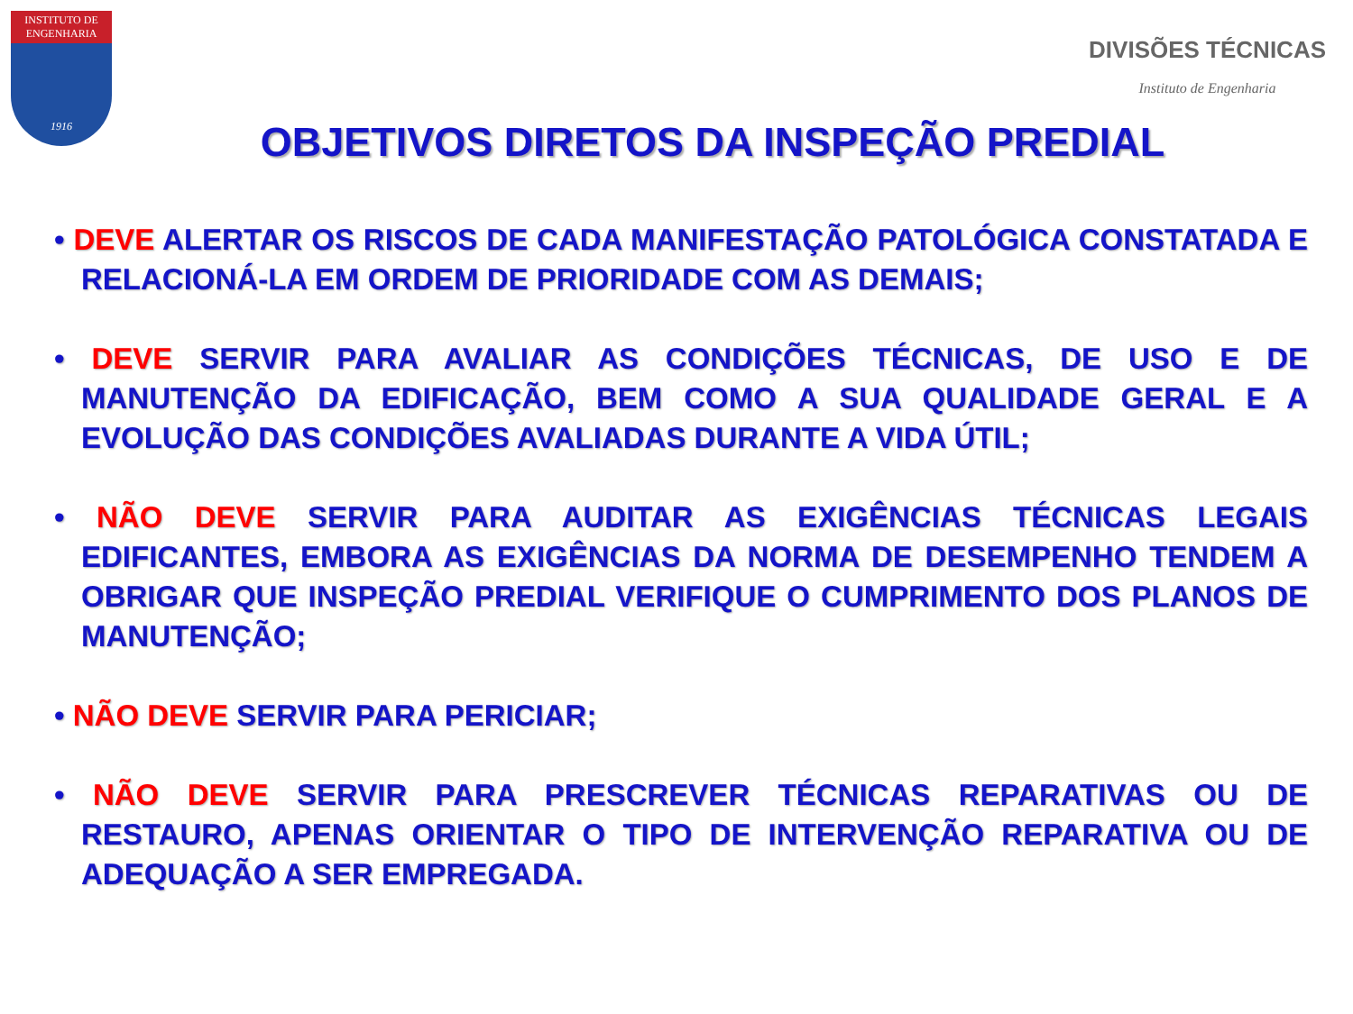INSTITUTO DE
ENGENHARIA
1916
DIVISÕES TÉCNICAS
Instituto de Engenharia
OBJETIVOS DIRETOS DA INSPEÇÃO PREDIAL
• DEVE ALERTAR OS RISCOS DE CADA MANIFESTAÇÃO PATOLÓGICA CONSTATADA E RELACIONÁ-LA EM ORDEM DE PRIORIDADE COM AS DEMAIS;
• DEVE SERVIR PARA AVALIAR AS CONDIÇÕES TÉCNICAS, DE USO E DE MANUTENÇÃO DA EDIFICAÇÃO, BEM COMO A SUA QUALIDADE GERAL E A EVOLUÇÃO DAS CONDIÇÕES AVALIADAS DURANTE A VIDA ÚTIL;
• NÃO DEVE SERVIR PARA AUDITAR AS EXIGÊNCIAS TÉCNICAS LEGAIS EDIFICANTES, EMBORA AS EXIGÊNCIAS DA NORMA DE DESEMPENHO TENDEM A OBRIGAR QUE INSPEÇÃO PREDIAL VERIFIQUE O CUMPRIMENTO DOS PLANOS DE MANUTENÇÃO;
• NÃO DEVE SERVIR PARA PERICIAR;
• NÃO DEVE SERVIR PARA PRESCREVER TÉCNICAS REPARATIVAS OU DE RESTAURO, APENAS ORIENTAR O TIPO DE INTERVENÇÃO REPARATIVA OU DE ADEQUAÇÃO A SER EMPREGADA.